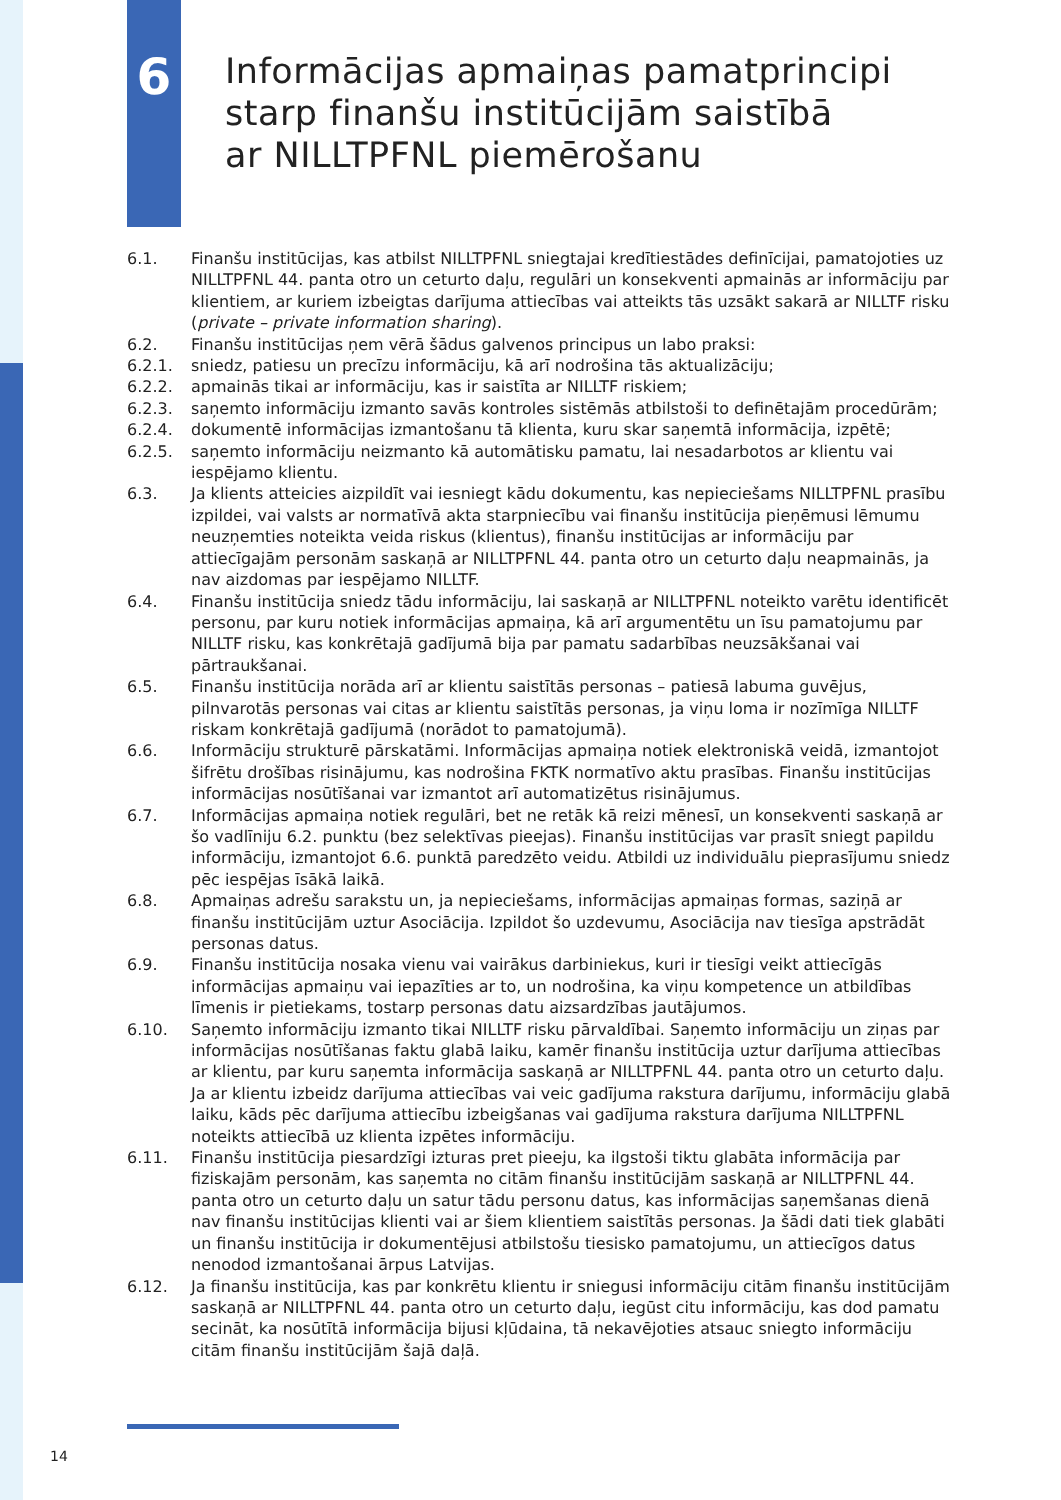6
Informācijas apmaiņas pamatprincipi
starp finanšu institūcijām saistībā
ar NILLTPFNL piemērošanu
6.1. Finanšu institūcijas, kas atbilst NILLTPFNL sniegtajai kredītiestādes definīcijai, pamatojoties uz NILLTPFNL 44. panta otro un ceturto daļu, regulāri un konsekventi apmainās ar informāciju par klientiem, ar kuriem izbeigtas darījuma attiecības vai atteikts tās uzsākt sakarā ar NILLTF risku (private – private information sharing).
6.2. Finanšu institūcijas ņem vērā šādus galvenos principus un labo praksi:
6.2.1. sniedz, patiesu un precīzu informāciju, kā arī nodrošina tās aktualizāciju;
6.2.2. apmainās tikai ar informāciju, kas ir saistīta ar NILLTF riskiem;
6.2.3. saņemto informāciju izmanto savās kontroles sistēmās atbilstoši to definētajām procedūrām;
6.2.4. dokumentē informācijas izmantošanu tā klienta, kuru skar saņemtā informācija, izpētē;
6.2.5. saņemto informāciju neizmanto kā automātisku pamatu, lai nesadarbotos ar klientu vai iespējamo klientu.
6.3. Ja klients atteicies aizpildīt vai iesniegt kādu dokumentu, kas nepieciešams NILLTPFNL prasību izpildei, vai valsts ar normatīvā akta starpniecību vai finanšu institūcija pieņēmusi lēmumu neuzņemties noteikta veida riskus (klientus), finanšu institūcijas ar informāciju par attiecīgajām personām saskaņā ar NILLTPFNL 44. panta otro un ceturto daļu neapmainās, ja nav aizdomas par iespējamo NILLTF.
6.4. Finanšu institūcija sniedz tādu informāciju, lai saskaņā ar NILLTPFNL noteikto varētu identificēt personu, par kuru notiek informācijas apmaiņa, kā arī argumentētu un īsu pamatojumu par NILLTF risku, kas konkrētajā gadījumā bija par pamatu sadarbības neuzsākšanai vai pārtraukšanai.
6.5. Finanšu institūcija norāda arī ar klientu saistītās personas – patiesā labuma guvējus, pilnvarotās personas vai citas ar klientu saistītās personas, ja viņu loma ir nozīmīga NILLTF riskam konkrētajā gadījumā (norādot to pamatojumā).
6.6. Informāciju strukturē pārskatāmi. Informācijas apmaiņa notiek elektroniskā veidā, izmantojot šifrētu drošības risinājumu, kas nodrošina FKTK normatīvo aktu prasības. Finanšu institūcijas informācijas nosūtīšanai var izmantot arī automatizētus risinājumus.
6.7. Informācijas apmaiņa notiek regulāri, bet ne retāk kā reizi mēnesī, un konsekventi saskaņā ar šo vadlīniju 6.2. punktu (bez selektīvas pieejas). Finanšu institūcijas var prasīt sniegt papildu informāciju, izmantojot 6.6. punktā paredzēto veidu. Atbildi uz individuālu pieprasījumu sniedz pēc iespējas īsākā laikā.
6.8. Apmaiņas adrešu sarakstu un, ja nepieciešams, informācijas apmaiņas formas, saziņā ar finanšu institūcijām uztur Asociācija. Izpildot šo uzdevumu, Asociācija nav tiesīga apstrādāt personas datus.
6.9. Finanšu institūcija nosaka vienu vai vairākus darbiniekus, kuri ir tiesīgi veikt attiecīgās informācijas apmaiņu vai iepazīties ar to, un nodrošina, ka viņu kompetence un atbildības līmenis ir pietiekams, tostarp personas datu aizsardzības jautājumos.
6.10. Saņemto informāciju izmanto tikai NILLTF risku pārvaldībai. Saņemto informāciju un ziņas par informācijas nosūtīšanas faktu glabā laiku, kamēr finanšu institūcija uztur darījuma attiecības ar klientu, par kuru saņemta informācija saskaņā ar NILLTPFNL 44. panta otro un ceturto daļu. Ja ar klientu izbeidz darījuma attiecības vai veic gadījuma rakstura darījumu, informāciju glabā laiku, kāds pēc darījuma attiecību izbeigšanas vai gadījuma rakstura darījuma NILLTPFNL noteikts attiecībā uz klienta izpētes informāciju.
6.11. Finanšu institūcija piesardzīgi izturas pret pieeju, ka ilgstoši tiktu glabāta informācija par fiziskajām personām, kas saņemta no citām finanšu institūcijām saskaņā ar NILLTPFNL 44. panta otro un ceturto daļu un satur tādu personu datus, kas informācijas saņemšanas dienā nav finanšu institūcijas klienti vai ar šiem klientiem saistītās personas. Ja šādi dati tiek glabāti un finanšu institūcija ir dokumentējusi atbilstošu tiesisko pamatojumu, un attiecīgos datus nenodod izmantošanai ārpus Latvijas.
6.12. Ja finanšu institūcija, kas par konkrētu klientu ir sniegusi informāciju citām finanšu institūcijām saskaņā ar NILLTPFNL 44. panta otro un ceturto daļu, iegūst citu informāciju, kas dod pamatu secināt, ka nosūtītā informācija bijusi kļūdaina, tā nekavējoties atsauc sniegto informāciju citām finanšu institūcijām šajā daļā.
14